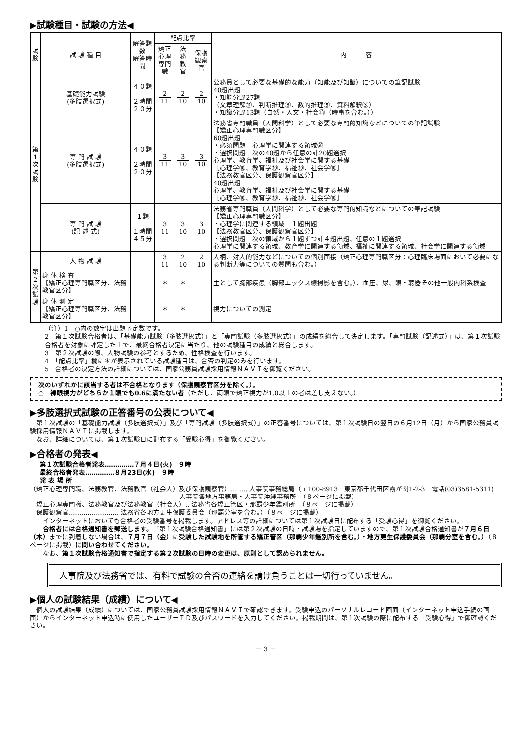▶試験種目・試験の方法◀
| 試 験 | 試 験 種 目 | 解答題数 解答時間 | 配点比率 | | | 内 容 |
| --- | --- | --- | --- | --- | --- | --- |
| | | | 矯正 心理 専門職 | 法務 教官 | 保護 観察官 | |
| 第 1 次 試 験 | 基礎能力試験 (多肢選択式) | ４０題 ２時間 ２０分 | 2 11 | 2 10 | 2 10 | 公務員として必要な基礎的な能力（知能及び知識）についての筆記試験 40題出題 ・知能分野27題 （文章理解⑪、判断推理⑧、数的推理⑤、資料解釈③） ・知識分野13題（自然・人文・社会⑬（時事を含む。）） |
| | 専 門 試 験 (多肢選択式) | ４０題 ２時間 ２０分 | 3 11 | 3 10 | 3 10 | 法務省専門職員（人間科学）として必要な専門的知識などについての筆記試験 【矯正心理専門職区分】 60題出題 ・必須問題 心理学に関連する領域⑳ ・選択問題 次の40題から任意の計20題選択 心理学、教育学、福祉及び社会学に関する基礎 ［心理学⑩、教育学⑩、福祉⑩、社会学⑩］ 【法務教官区分、保護観察官区分】 40題出題 心理学、教育学、福祉及び社会学に関する基礎 ［心理学⑩、教育学⑩、福祉⑩、社会学⑩］ |
| | 専 門 試 験 (記 述 式) | １題 １時間 ４５分 | 3 11 | 3 10 | 3 10 | 法務省専門職員（人間科学）として必要な専門的知識などについての筆記試験 【矯正心理専門職区分】 ・心理学に関連する領域 １題出題 【法務教官区分、保護観察官区分】 ・選択問題 次の領域から１題ずつ計４題出題、任意の１題選択 心理学に関連する領域、教育学に関連する領域、福祉に関連する領域、社会学に関連する領域 |
| 第 2 次 試 験 | 人 物 試 験 | | 3 11 | 2 10 | 2 10 | 人柄、対人的能力などについての個別面接（矯正心理専門職区分：心理臨床場面において必要になる判断力等についての質問も含む。） |
| | 身 体 検 査 【矯正心理専門職区分、法務教官区分】 | | ＊ | ＊ | | 主として胸部疾患（胸部エックス線撮影を含む。）、血圧、尿、眼・聴器その他一般内科系検査 |
| | 身 体 測 定 【矯正心理専門職区分、法務教官区分】 | | ＊ | ＊ | | 視力についての測定 |
（注）1　○内の数字は出題予定数です。
2　第１次試験合格者は、「基礎能力試験（多肢選択式）」と「専門試験（多肢選択式）」の成績を総合して決定します。「専門試験（記述式）」は、第１次試験合格者を対象に評定した上で、最終合格者決定に当たり、他の試験種目の成績と総合します。
3　第２次試験の際、人物試験の参考とするため、性格検査を行います。
4　「配点比率」欄に＊が表示されている試験種目は、合否の判定のみを行います。
5　合格者の決定方法の詳細については、国家公務員試験採用情報ＮＡＶＩを御覧ください。
次のいずれかに該当する者は不合格となります（保護観察官区分を除く。）。
○　裸眼視力がどちらか１眼でも0.6に満たない者（ただし、両眼で矯正視力が1.0以上の者は差し支えない。）
▶多肢選択式試験の正答番号の公表について◀
　第１次試験の「基礎能力試験（多肢選択式）」及び「専門試験（多肢選択式）」の正答番号については、第１次試験日の翌日の６月12日（月）から国家公務員試験採用情報ＮＡＶＩに掲載します。
　なお、詳細については、第１次試験日に配布する「受験心得」を御覧ください。
▶合格者の発表◀
第１次試験合格者発表‥‥‥‥‥‥‥７月４日(火)　９時
最終合格者発表‥‥‥‥‥‥‥８月23日(水)　９時
発 表 場 所
（矯正心理専門職、法務教官、法務教官（社会人）及び保護観察官）‥‥‥‥ 人事院事務総局（〒100-8913　東京都千代田区霞が関1-2-3　電話(03)3581-5311)
人事院各地方事務局・人事院沖縄事務所　（８ページに掲載）
　矯正心理専門職、法務教官及び法務教官（社会人）‥ 法務省各矯正管区・那覇少年鑑別所　（８ページに掲載）
　保護観察官‥‥‥‥‥‥‥‥‥‥‥‥ 法務省各地方更生保護委員会（那覇分室を含む。）（８ページに掲載）
　　インターネットにおいても合格者の受験番号を掲載します。アドレス等の詳細については第１次試験日に配布する「受験心得」を御覧ください。
　　合格者には合格通知書を郵送します。「第１次試験合格通知書」には第２次試験の日時・試験場を指定していますので、第１次試験合格通知書が７月６日（木）までに到着しない場合は、７月７日（金）に受験した試験地を所管する矯正管区（那覇少年鑑別所を含む。）・地方更生保護委員会（那覇分室を含む。）（８ページに掲載）に問い合わせてください。
　　なお、第１次試験合格通知書で指定する第２次試験の日時の変更は、原則として認められません。
人事院及び法務省では、有料で試験の合否の連絡を請け負うことは一切行っていません。
▶個人の試験結果（成績）について◀
　個人の試験結果（成績）については、国家公務員試験採用情報ＮＡＶＩで確認できます。受験申込のパーソナルレコード画面（インターネット申込手続の画面）からインターネット申込時に使用したユーザーＩＤ及びパスワードを入力してください。掲載期間は、第１次試験の際に配布する「受験心得」で御確認ください。
－ 3 －